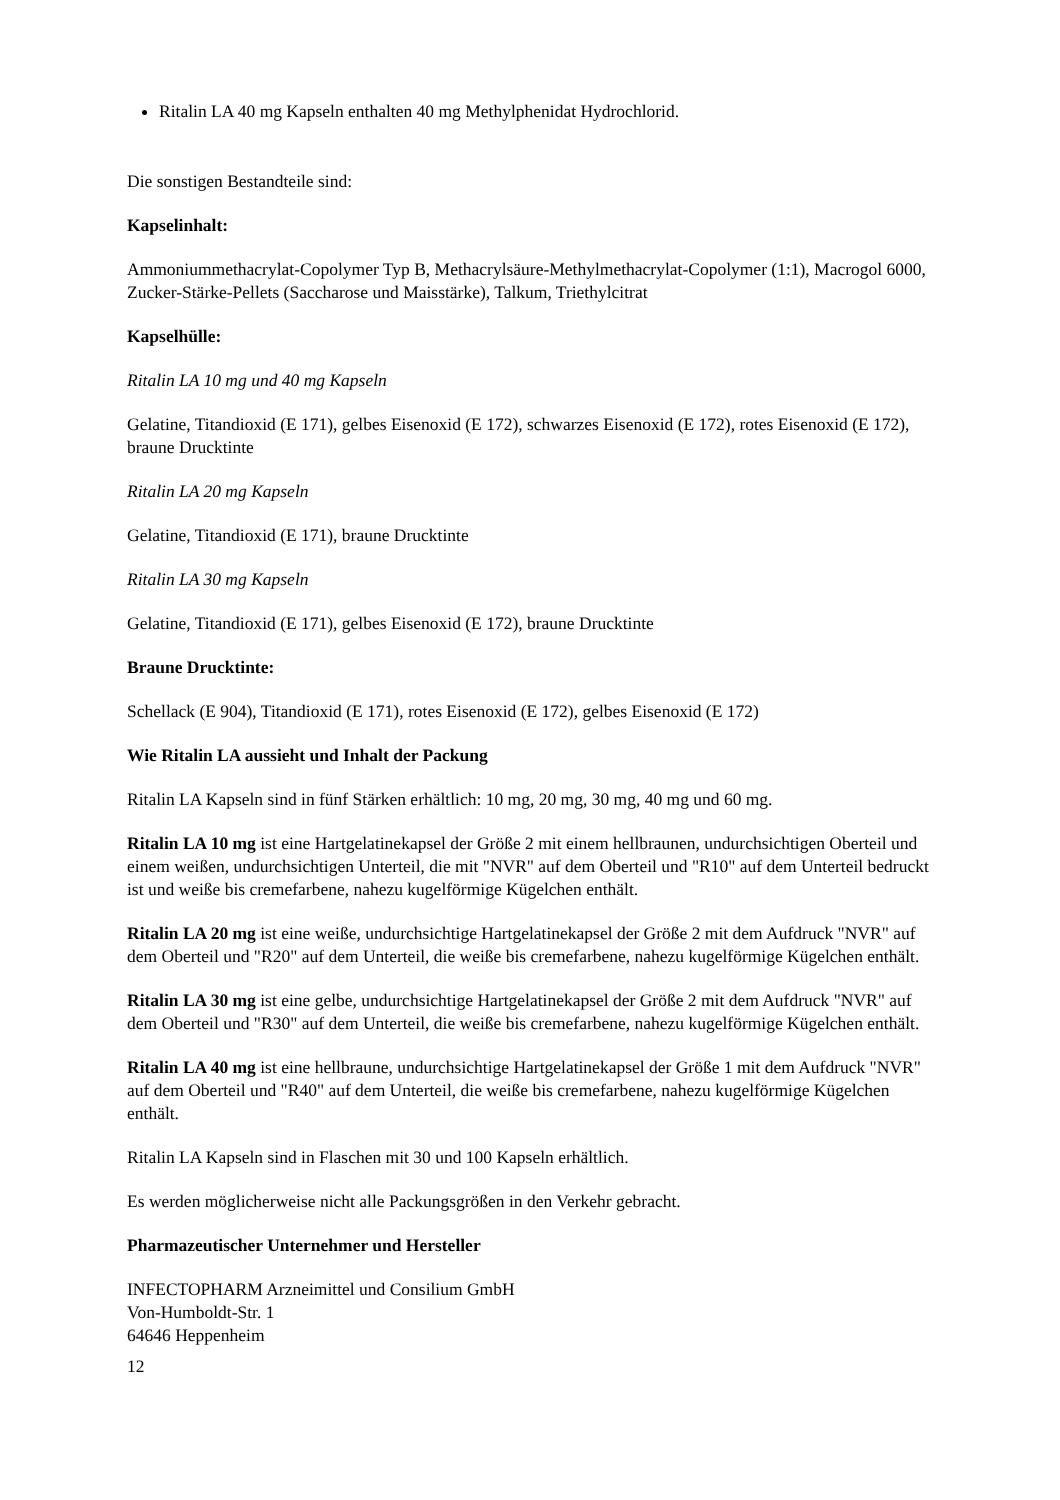Ritalin LA 40 mg Kapseln enthalten 40 mg Methylphenidat Hydrochlorid.
Die sonstigen Bestandteile sind:
Kapselinhalt:
Ammoniummethacrylat-Copolymer Typ B, Methacrylsäure-Methylmethacrylat-Copolymer (1:1), Macrogol 6000, Zucker-Stärke-Pellets (Saccharose und Maisstärke), Talkum, Triethylcitrat
Kapselhülle:
Ritalin LA 10 mg und 40 mg Kapseln
Gelatine, Titandioxid (E 171), gelbes Eisenoxid (E 172), schwarzes Eisenoxid (E 172), rotes Eisenoxid (E 172), braune Drucktinte
Ritalin LA 20 mg Kapseln
Gelatine, Titandioxid (E 171), braune Drucktinte
Ritalin LA 30 mg Kapseln
Gelatine, Titandioxid (E 171), gelbes Eisenoxid (E 172), braune Drucktinte
Braune Drucktinte:
Schellack (E 904), Titandioxid (E 171), rotes Eisenoxid (E 172), gelbes Eisenoxid (E 172)
Wie Ritalin LA aussieht und Inhalt der Packung
Ritalin LA Kapseln sind in fünf Stärken erhältlich: 10 mg, 20 mg, 30 mg, 40 mg und 60 mg.
Ritalin LA 10 mg ist eine Hartgelatinekapsel der Größe 2 mit einem hellbraunen, undurchsichtigen Oberteil und einem weißen, undurchsichtigen Unterteil, die mit "NVR" auf dem Oberteil und "R10" auf dem Unterteil bedruckt ist und weiße bis cremefarbene, nahezu kugelförmige Kügelchen enthält.
Ritalin LA 20 mg ist eine weiße, undurchsichtige Hartgelatinekapsel der Größe 2 mit dem Aufdruck "NVR" auf dem Oberteil und "R20" auf dem Unterteil, die weiße bis cremefarbene, nahezu kugelförmige Kügelchen enthält.
Ritalin LA 30 mg ist eine gelbe, undurchsichtige Hartgelatinekapsel der Größe 2 mit dem Aufdruck "NVR" auf dem Oberteil und "R30" auf dem Unterteil, die weiße bis cremefarbene, nahezu kugelförmige Kügelchen enthält.
Ritalin LA 40 mg ist eine hellbraune, undurchsichtige Hartgelatinekapsel der Größe 1 mit dem Aufdruck "NVR" auf dem Oberteil und "R40" auf dem Unterteil, die weiße bis cremefarbene, nahezu kugelförmige Kügelchen enthält.
Ritalin LA Kapseln sind in Flaschen mit 30 und 100 Kapseln erhältlich.
Es werden möglicherweise nicht alle Packungsgrößen in den Verkehr gebracht.
Pharmazeutischer Unternehmer und Hersteller
INFECTOPHARM Arzneimittel und Consilium GmbH
Von-Humboldt-Str. 1
64646 Heppenheim
12